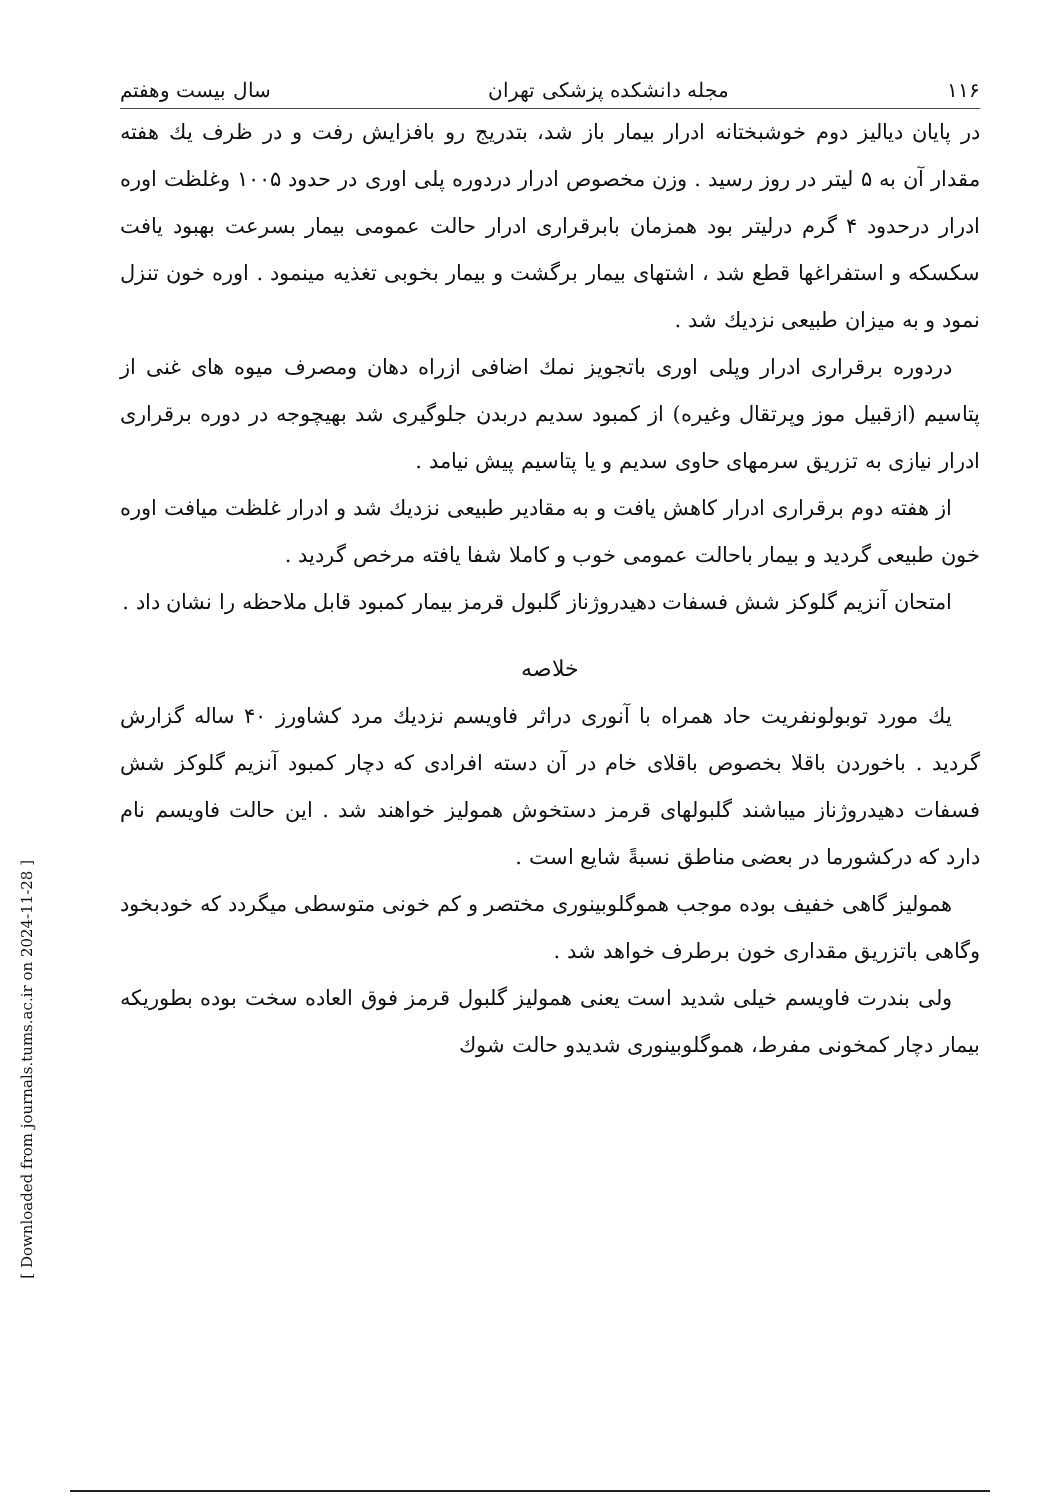[ Downloaded from journals.tums.ac.ir on 2024-11-28 ]
۱۱۶ مجله دانشکده پزشکی تهران سال بیست وهفتم
در پایان دیالیز دوم خوشبختانه ادرار بیمار باز شد، بتدریج رو بافزایش رفت و در ظرف یك هفته مقدار آن به ۵ لیتر در روز رسید . وزن مخصوص ادرار دردوره پلی اوری در حدود ۱۰۰۵ وغلظت اوره ادرار درحدود ۴ گرم درلیتر بود همزمان بابرقراری ادرار حالت عمومی بیمار بسرعت بهبود یافت سکسکه و استفراغها قطع شد ، اشتهای بیمار برگشت و بیمار بخوبی تغذیه مینمود . اوره خون تنزل نمود و به میزان طبیعی نزدیك شد .
دردوره برقراری ادرار وپلی اوری باتجویز نمك اضافی ازراه دهان ومصرف میوه های غنی از پتاسیم (ازقبیل موز وپرتقال وغیره) از کمبود سدیم دربدن جلوگیری شد بهیچوجه در دوره برقراری ادرار نیازی به تزریق سرمهای حاوی سدیم و یا پتاسیم پیش نیامد .
از هفته دوم برقراری ادرار کاهش یافت و به مقادیر طبیعی نزدیك شد و ادرار غلظت میافت اوره خون طبیعی گردید و بیمار باحالت عمومی خوب و کاملا شفا یافته مرخص گردید .
امتحان آنزیم گلوکز شش فسفات دهیدروژناز گلبول قرمز بیمار کمبود قابل ملاحظه را نشان داد .
خلاصه
یك مورد توبولونفریت حاد همراه با آنوری دراثر فاویسم نزدیك مرد کشاورز ۴۰ ساله گزارش گردید . باخوردن باقلا بخصوص باقلای خام در آن دسته افرادی که دچار کمبود آنزیم گلوکز شش فسفات دهیدروژناز میباشند گلبولهای قرمز دستخوش همولیز خواهند شد . این حالت فاویسم نام دارد که درکشورما در بعضی مناطق نسبةً شایع است .
همولیز گاهی خفیف بوده موجب هموگلوبینوری مختصر و کم خونی متوسطی میگردد که خودبخود وگاهی باتزریق مقداری خون برطرف خواهد شد .
ولی بندرت فاویسم خیلی شدید است یعنی همولیز گلبول قرمز فوق العاده سخت بوده بطوریکه بیمار دچار کمخونی مفرط، هموگلوبینوری شدیدو حالت شوك